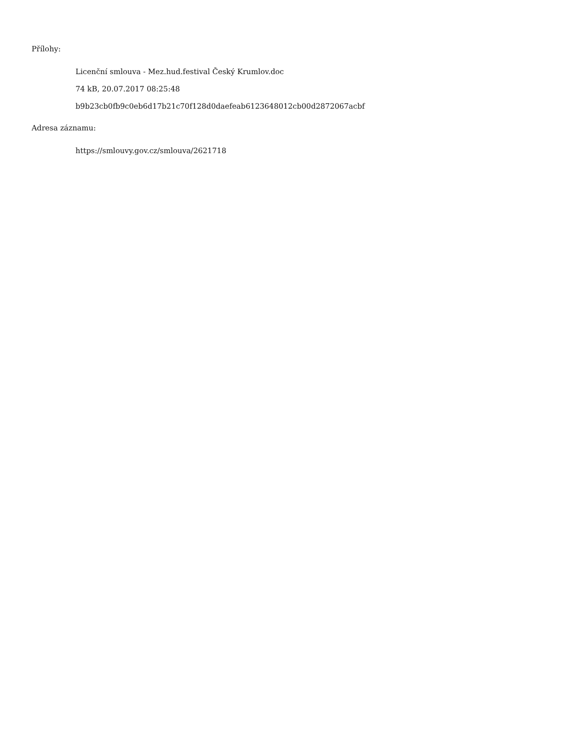Přílohy:
Licenční smlouva - Mez.hud.festival Český Krumlov.doc
74 kB, 20.07.2017 08:25:48
b9b23cb0fb9c0eb6d17b21c70f128d0daefeab6123648012cb00d2872067acbf
Adresa záznamu:
https://smlouvy.gov.cz/smlouva/2621718